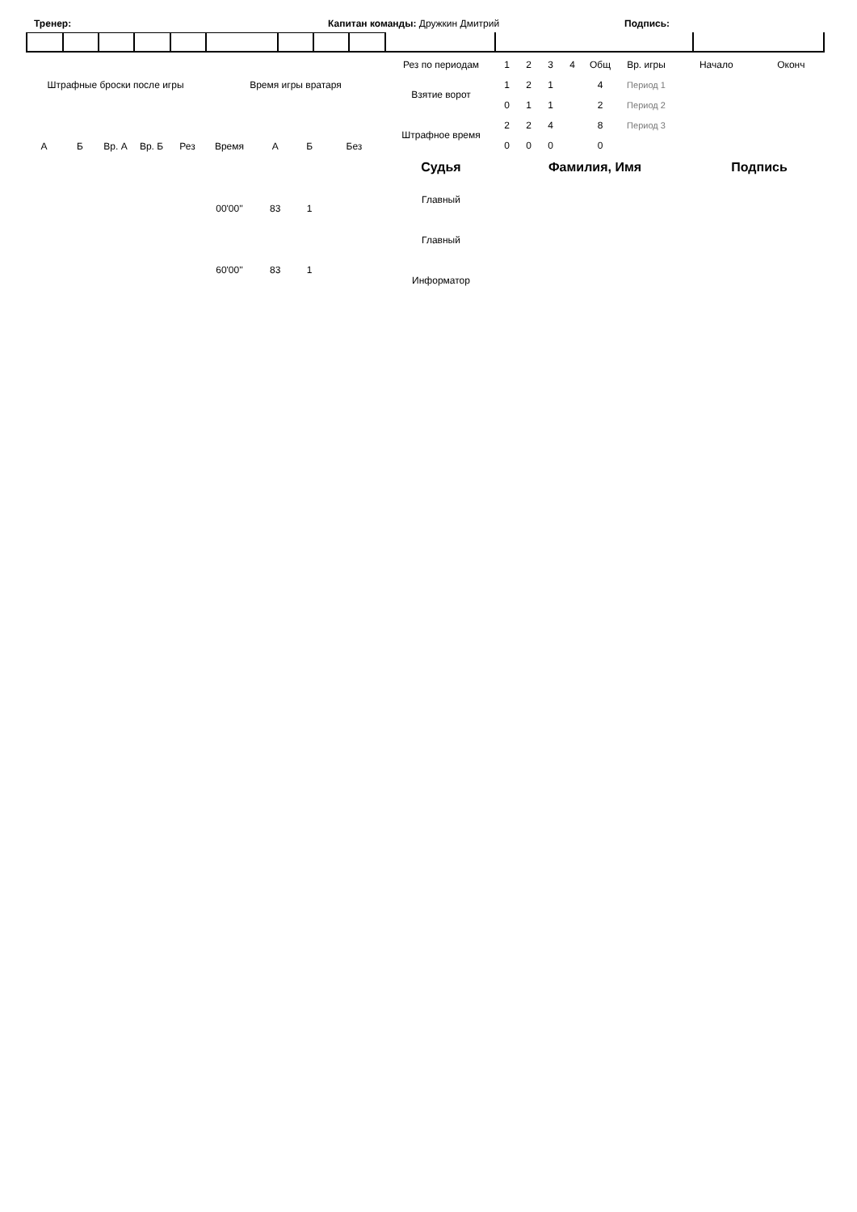Тренер: Капитан команды: Дружкин Дмитрий Подпись:
| Штрафные броски после игры | | | | | Время игры вратаря | | | |
| А | Б | Вр. А | Вр. Б | Рез | Время | А | Б | Без |
| | | | | | 00'00'' | 83 | 1 | |
| | | | | | 60'00'' | 83 | 1 | |
| Рез по периодам | 1 | 2 | 3 | 4 | Общ | Вр. игры | Начало | Оконч |
| Взятие ворот | 1 | 2 | 1 | | 4 | Период 1 | | |
| | 0 | 1 | 1 | | 2 | Период 2 | | |
| Штрафное время | 2 | 2 | 4 | | 8 | Период 3 | | |
| | 0 | 0 | 0 | | 0 | | | |
| Судья | Фамилия, Имя | Подпись |
| --- | --- | --- |
| Главный | | |
| Главный | | |
| Информатор | | |